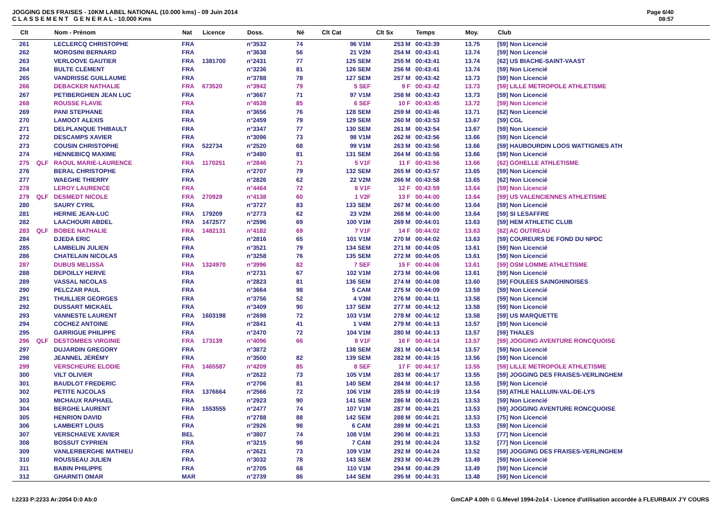JOGGING DES FRAISES - 10KM LABEL NATIONAL (10.000 kms) - 09 Juin 2014
C L A S S E M E N T G E N E R A L - 10.000 Kms
Page 6/40
08:57
| Clt | | Nom - Prénom | Nat | Licence | Doss. | Né | Clt Cat | Clt Sx | Temps | Moy. | Club |
| --- | --- | --- | --- | --- | --- | --- | --- | --- | --- | --- | --- |
| 261 | | LECLERCQ CHRISTOPHE | FRA | | n°3532 | 74 | 96 V1M | 253 M | 00:43:39 | 13.75 | [59] Non Licencié |
| 262 | | MOROSINI BERNARD | FRA | | n°3638 | 56 | 21 V2M | 254 M | 00:43:41 | 13.74 | [59] Non Licencié |
| 263 | | VERLOOVE GAUTIER | FRA | 1381700 | n°2431 | 77 | 125 SEM | 255 M | 00:43:41 | 13.74 | [62] US BIACHE-SAINT-VAAST |
| 264 | | BULTE CLÉMENT | FRA | | n°3236 | 81 | 126 SEM | 256 M | 00:43:41 | 13.74 | [59] Non Licencié |
| 265 | | VANDRISSE GUILLAUME | FRA | | n°3788 | 78 | 127 SEM | 257 M | 00:43:42 | 13.73 | [59] Non Licencié |
| 266 | | DEBACKER NATHALIE | FRA | 673520 | n°3942 | 79 | 5 SEF | 9 F | 00:43:42 | 13.73 | [59] LILLE METROPOLE ATHLETISME |
| 267 | | PETIBERGHIEN JEAN LUC | FRA | | n°3667 | 71 | 97 V1M | 258 M | 00:43:43 | 13.73 | [59] Non Licencié |
| 268 | | ROUSSE FLAVIE | FRA | | n°4538 | 85 | 6 SEF | 10 F | 00:43:45 | 13.72 | [59] Non Licencié |
| 269 | | PANI STEPHANE | FRA | | n°3656 | 76 | 128 SEM | 259 M | 00:43:46 | 13.71 | [62] Non Licencié |
| 270 | | LAMOOT ALEXIS | FRA | | n°2459 | 79 | 129 SEM | 260 M | 00:43:53 | 13.67 | [59] CGL |
| 271 | | DELPLANQUE THIBAULT | FRA | | n°3347 | 77 | 130 SEM | 261 M | 00:43:54 | 13.67 | [59] Non Licencié |
| 272 | | DESCAMPS XAVIER | FRA | | n°3096 | 73 | 98 V1M | 262 M | 00:43:56 | 13.66 | [59] Non Licencié |
| 273 | | COUSIN CHRISTOPHE | FRA | 522734 | n°2520 | 68 | 99 V1M | 263 M | 00:43:56 | 13.66 | [59] HAUBOURDIN LOOS WATTIGNIES ATH |
| 274 | | HENNEBICQ MAXIME | FRA | | n°3480 | 81 | 131 SEM | 264 M | 00:43:56 | 13.66 | [59] Non Licencié |
| 275 | QLF | RAOUL MARIE-LAURENCE | FRA | 1170251 | n°2846 | 71 | 5 V1F | 11 F | 00:43:56 | 13.66 | [62] GOHELLE ATHLETISME |
| 276 | | BERAL CHRISTOPHE | FRA | | n°2707 | 79 | 132 SEM | 265 M | 00:43:57 | 13.65 | [59] Non Licencié |
| 277 | | WAEGHE THIERRY | FRA | | n°2826 | 62 | 22 V2M | 266 M | 00:43:58 | 13.65 | [62] Non Licencié |
| 278 | | LEROY LAURENCE | FRA | | n°4464 | 72 | 6 V1F | 12 F | 00:43:59 | 13.64 | [59] Non Licencié |
| 279 | QLF | DESMEDT NICOLE | FRA | 270929 | n°4138 | 60 | 1 V2F | 13 F | 00:44:00 | 13.64 | [59] US VALENCIENNES ATHLETISME |
| 280 | | SAURY CYRIL | FRA | | n°3727 | 83 | 133 SEM | 267 M | 00:44:00 | 13.64 | [59] Non Licencié |
| 281 | | HERNIE JEAN-LUC | FRA | 179209 | n°2773 | 62 | 23 V2M | 268 M | 00:44:00 | 13.64 | [59] SI LESAFFRE |
| 282 | | LAACHOURI ABDEL | FRA | 1472577 | n°2596 | 69 | 100 V1M | 269 M | 00:44:01 | 13.63 | [59] HEM ATHLETIC CLUB |
| 283 | QLF | BOBEE NATHALIE | FRA | 1482131 | n°4182 | 69 | 7 V1F | 14 F | 00:44:02 | 13.63 | [62] AC OUTREAU |
| 284 | | DJEDA ERIC | FRA | | n°2816 | 65 | 101 V1M | 270 M | 00:44:02 | 13.63 | [59] COUREURS DE FOND DU NPDC |
| 285 | | LAMBELIN JULIEN | FRA | | n°3521 | 79 | 134 SEM | 271 M | 00:44:05 | 13.61 | [59] Non Licencié |
| 286 | | CHATELAIN NICOLAS | FRA | | n°3258 | 76 | 135 SEM | 272 M | 00:44:05 | 13.61 | [59] Non Licencié |
| 287 | | DUBUS MELISSA | FRA | 1324970 | n°3996 | 82 | 7 SEF | 15 F | 00:44:06 | 13.61 | [59] OSM LOMME ATHLETISME |
| 288 | | DEPOILLY HERVE | FRA | | n°2731 | 67 | 102 V1M | 273 M | 00:44:06 | 13.61 | [59] Non Licencié |
| 289 | | VASSAL NICOLAS | FRA | | n°2823 | 81 | 136 SEM | 274 M | 00:44:08 | 13.60 | [59] FOULEES SAINGHINOISES |
| 290 | | PELCZAR PAUL | FRA | | n°3664 | 98 | 5 CAM | 275 M | 00:44:09 | 13.59 | [59] Non Licencié |
| 291 | | THUILLIER GEORGES | FRA | | n°3756 | 52 | 4 V3M | 276 M | 00:44:11 | 13.58 | [59] Non Licencié |
| 292 | | DUSSART MICKAEL | FRA | | n°3409 | 90 | 137 SEM | 277 M | 00:44:12 | 13.58 | [59] Non Licencié |
| 293 | | VANNESTE LAURENT | FRA | 1603198 | n°2698 | 72 | 103 V1M | 278 M | 00:44:12 | 13.58 | [59] US MARQUETTE |
| 294 | | COCHEZ ANTOINE | FRA | | n°2841 | 41 | 1 V4M | 279 M | 00:44:13 | 13.57 | [59] Non Licencié |
| 295 | | GARRIGUE PHILIPPE | FRA | | n°2470 | 72 | 104 V1M | 280 M | 00:44:13 | 13.57 | [59] THALES |
| 296 | QLF | DESTOMBES VIRGINIE | FRA | 173139 | n°4096 | 66 | 8 V1F | 16 F | 00:44:14 | 13.57 | [59] JOGGING AVENTURE RONCQUOISE |
| 297 | | DUJARDIN GREGORY | FRA | | n°3872 | | 138 SEM | 281 M | 00:44:14 | 13.57 | [59] Non Licencié |
| 298 | | JEANNEL JÉRÉMY | FRA | | n°3500 | 82 | 139 SEM | 282 M | 00:44:15 | 13.56 | [59] Non Licencié |
| 299 | | VERSCHEURE ELODIE | FRA | 1465587 | n°4209 | 85 | 8 SEF | 17 F | 00:44:17 | 13.55 | [59] LILLE METROPOLE ATHLETISME |
| 300 | | VILT OLIVIER | FRA | | n°2622 | 73 | 105 V1M | 283 M | 00:44:17 | 13.55 | [59] JOGGING DES FRAISES-VERLINGHEM |
| 301 | | BAUDLOT FREDERIC | FRA | | n°2706 | 81 | 140 SEM | 284 M | 00:44:17 | 13.55 | [59] Non Licencié |
| 302 | | PETITE NJCOLAS | FRA | 1376664 | n°2566 | 72 | 106 V1M | 285 M | 00:44:19 | 13.54 | [59] ATHLE HALLUIN-VAL-DE-LYS |
| 303 | | MICHAUX RAPHAEL | FRA | | n°2923 | 90 | 141 SEM | 286 M | 00:44:21 | 13.53 | [59] Non Licencié |
| 304 | | BERGHE LAURENT | FRA | 1553555 | n°2477 | 74 | 107 V1M | 287 M | 00:44:21 | 13.53 | [59] JOGGING AVENTURE RONCQUOISE |
| 305 | | HENRION DAVID | FRA | | n°2788 | 88 | 142 SEM | 288 M | 00:44:21 | 13.53 | [75] Non Licencié |
| 306 | | LAMBERT LOUIS | FRA | | n°2926 | 98 | 6 CAM | 289 M | 00:44:21 | 13.53 | [59] Non Licencié |
| 307 | | VERSCHAEVE XAVIER | BEL | | n°3807 | 74 | 108 V1M | 290 M | 00:44:21 | 13.53 | [77] Non Licencié |
| 308 | | BOSSUT CYPRIEN | FRA | | n°3215 | 98 | 7 CAM | 291 M | 00:44:24 | 13.52 | [77] Non Licencié |
| 309 | | VANLERBERGHE MATHIEU | FRA | | n°2621 | 73 | 109 V1M | 292 M | 00:44:24 | 13.52 | [59] JOGGING DES FRAISES-VERLINGHEM |
| 310 | | ROUSSEAU JULIEN | FRA | | n°3032 | 78 | 143 SEM | 293 M | 00:44:29 | 13.49 | [59] Non Licencié |
| 311 | | BABIN PHILIPPE | FRA | | n°2705 | 68 | 110 V1M | 294 M | 00:44:29 | 13.49 | [59] Non Licencié |
| 312 | | GHARNITI OMAR | MAR | | n°2739 | 86 | 144 SEM | 295 M | 00:44:31 | 13.48 | [59] Non Licencié |
I:2233 P:2233 Ar:2054 D:0 Ab:0 GmCAP 4.00h © G.Mevel 1994-2o14 - Licence d'utilisation accordée à FLEURBAIX J'Y COURS